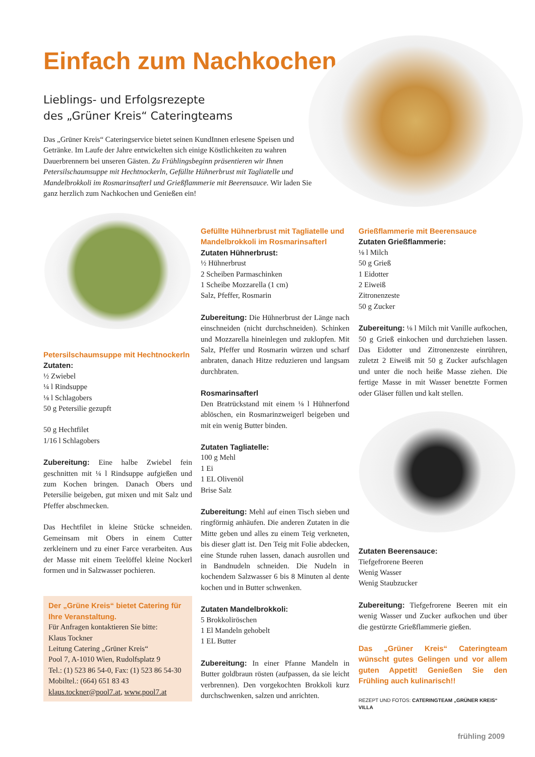Einfach zum Nachkochen
Lieblings- und Erfolgsrezepte
des „Grüner Kreis“ Cateringteams
Das „Grüner Kreis“ Cateringservice bietet seinen KundInnen erlesene Speisen und Getränke. Im Laufe der Jahre entwickelten sich einige Köstlichkeiten zu wahren Dauerbrennern bei unseren Gästen. Zu Frühlingsbeginn präsentieren wir Ihnen Petersilschaumsuppe mit Hechtnockerln, Gefüllte Hühnerbrust mit Tagliatelle und Mandelbrokkoli im Rosmarinsafterl und Grießflammerie mit Beerensauce. Wir laden Sie ganz herzlich zum Nachkochen und Genießen ein!
Petersilschaumsuppe mit Hechtnockerln
Zutaten:
½ Zwiebel
¼ l Rindsuppe
⅛ l Schlagobers
50 g Petersilie gezupft
50 g Hechtfilet
1/16 l Schlagobers
Zubereitung: Eine halbe Zwiebel fein geschnitten mit ¼ l Rindsuppe aufgießen und zum Kochen bringen. Danach Obers und Petersilie beigeben, gut mixen und mit Salz und Pfeffer abschmecken.
Das Hechtfilet in kleine Stücke schneiden. Gemeinsam mit Obers in einem Cutter zerkleinern und zu einer Farce verarbeiten. Aus der Masse mit einem Teelöffel kleine Nockerl formen und in Salzwasser pochieren.
Der „Grüne Kreis“ bietet Catering für Ihre Veranstaltung.
Für Anfragen kontaktieren Sie bitte:
Klaus Tockner
Leitung Catering „Grüner Kreis“
Pool 7, A-1010 Wien, Rudolfsplatz 9
Tel.: (1) 523 86 54-0, Fax: (1) 523 86 54-30
Mobiltel.: (664) 651 83 43
klaus.tockner@pool7.at, www.pool7.at
Gefüllte Hühnerbrust mit Tagliatelle und Mandelbrokkoli im Rosmarinsafterl
Zutaten Hühnerbrust:
½ Hühnerbrust
2 Scheiben Parmaschinken
1 Scheibe Mozzarella (1 cm)
Salz, Pfeffer, Rosmarin
Zubereitung: Die Hühnerbrust der Länge nach einschneiden (nicht durchschneiden). Schinken und Mozzarella hineinlegen und zuklopfen. Mit Salz, Pfeffer und Rosmarin würzen und scharf anbraten, danach Hitze reduzieren und langsam durchbraten.
Rosmarinsafterl
Den Bratrückstand mit einem ⅛ l Hühnerfond ablöschen, ein Rosmarinzweigerl beigeben und mit ein wenig Butter binden.
Zutaten Tagliatelle:
100 g Mehl
1 Ei
1 EL Olivenöl
Brise Salz
Zubereitung: Mehl auf einen Tisch sieben und ringförmig anhäufen. Die anderen Zutaten in die Mitte geben und alles zu einem Teig verkneten, bis dieser glatt ist. Den Teig mit Folie abdecken, eine Stunde ruhen lassen, danach ausrollen und in Bandnudeln schneiden. Die Nudeln in kochendem Salzwasser 6 bis 8 Minuten al dente kochen und in Butter schwenken.
Zutaten Mandelbrokkoli:
5 Brokkoliröschen
1 El Mandeln gehobelt
1 EL Butter
Zubereitung: In einer Pfanne Mandeln in Butter goldbraun rösten (aufpassen, da sie leicht verbrennen). Den vorgekochten Brokkoli kurz durchschwenken, salzen und anrichten.
Grießflammerie mit Beerensauce
Zutaten Grießflammerie:
⅛ l Milch
50 g Grieß
1 Eidotter
2 Eiweiß
Zitronenzeste
50 g Zucker
Zubereitung: ⅛ l Milch mit Vanille aufkochen, 50 g Grieß einkochen und durchziehen lassen. Das Eidotter und Zitronenzeste einrühren, zuletzt 2 Eiweiß mit 50 g Zucker aufschlagen und unter die noch heiße Masse ziehen. Die fertige Masse in mit Wasser benetzte Formen oder Gläser füllen und kalt stellen.
Zutaten Beerensauce:
Tiefgefrorene Beeren
Wenig Wasser
Wenig Staubzucker
Zubereitung: Tiefgefrorene Beeren mit ein wenig Wasser und Zucker aufkochen und über die gestürzte Grießflammerie gießen.
Das „Grüner Kreis“ Cateringteam wünscht gutes Gelingen und vor allem guten Appetit! Genießen Sie den Frühling auch kulinarisch!!
REZEPT UND FOTOS: CATERINGTEAM „GRÜNER KREIS“ VILLA
frühling 2009